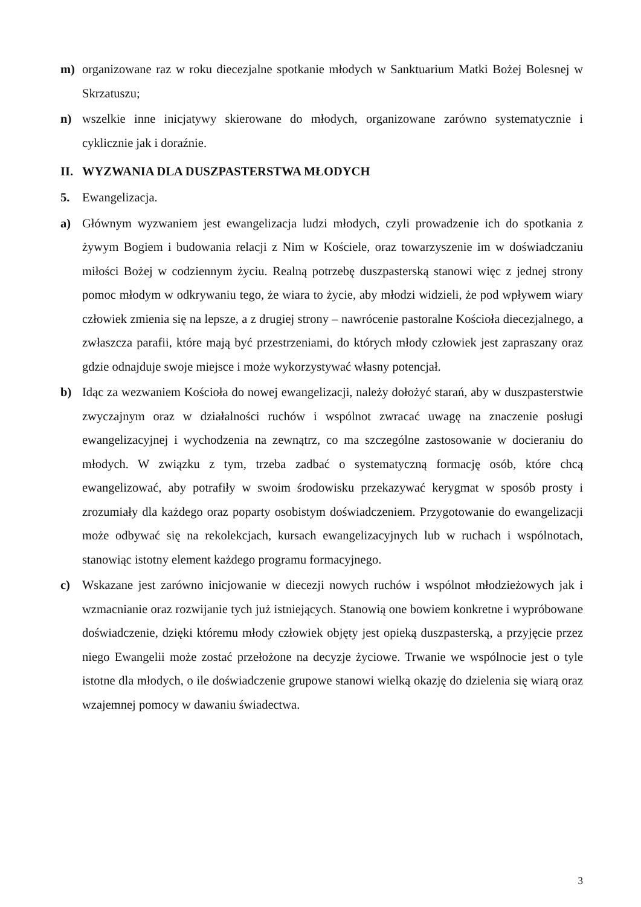m) organizowane raz w roku diecezjalne spotkanie młodych w Sanktuarium Matki Bożej Bolesnej w Skrzatuszu;
n) wszelkie inne inicjatywy skierowane do młodych, organizowane zarówno systematycznie i cyklicznie jak i doraźnie.
II. WYZWANIA DLA DUSZPASTERSTWA MŁODYCH
5. Ewangelizacja.
a) Głównym wyzwaniem jest ewangelizacja ludzi młodych, czyli prowadzenie ich do spotkania z żywym Bogiem i budowania relacji z Nim w Kościele, oraz towarzyszenie im w doświadczaniu miłości Bożej w codziennym życiu. Realną potrzebę duszpasterską stanowi więc z jednej strony pomoc młodym w odkrywaniu tego, że wiara to życie, aby młodzi widzieli, że pod wpływem wiary człowiek zmienia się na lepsze, a z drugiej strony – nawrócenie pastoralne Kościoła diecezjalnego, a zwłaszcza parafii, które mają być przestrzeniami, do których młody człowiek jest zapraszany oraz gdzie odnajduje swoje miejsce i może wykorzystywać własny potencjał.
b) Idąc za wezwaniem Kościoła do nowej ewangelizacji, należy dołożyć starań, aby w duszpasterstwie zwyczajnym oraz w działalności ruchów i wspólnot zwracać uwagę na znaczenie posługi ewangelizacyjnej i wychodzenia na zewnątrz, co ma szczególne zastosowanie w docieraniu do młodych. W związku z tym, trzeba zadbać o systematyczną formację osób, które chcą ewangelizować, aby potrafiły w swoim środowisku przekazywać kerygmat w sposób prosty i zrozumiały dla każdego oraz poparty osobistym doświadczeniem. Przygotowanie do ewangelizacji może odbywać się na rekolekcjach, kursach ewangelizacyjnych lub w ruchach i wspólnotach, stanowiąc istotny element każdego programu formacyjnego.
c) Wskazane jest zarówno inicjowanie w diecezji nowych ruchów i wspólnot młodzieżowych jak i wzmacnianie oraz rozwijanie tych już istniejących. Stanowią one bowiem konkretne i wypróbowane doświadczenie, dzięki któremu młody człowiek objęty jest opieką duszpasterską, a przyjęcie przez niego Ewangelii może zostać przełożone na decyzje życiowe. Trwanie we wspólnocie jest o tyle istotne dla młodych, o ile doświadczenie grupowe stanowi wielką okazję do dzielenia się wiarą oraz wzajemnej pomocy w dawaniu świadectwa.
3